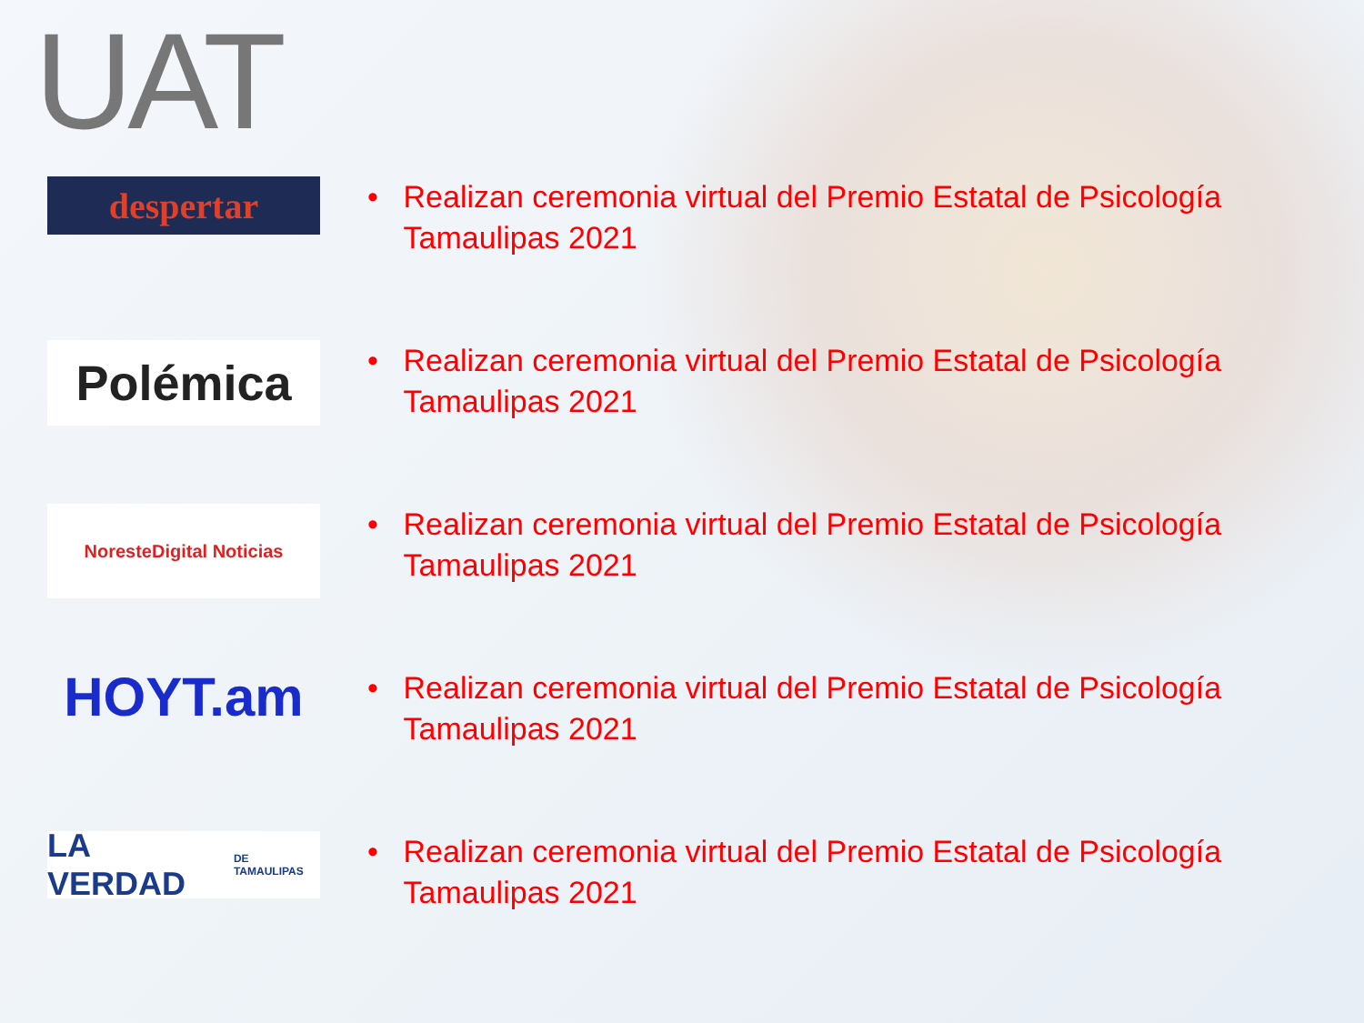UAT
despertar
• Realizan ceremonia virtual del Premio Estatal de Psicología Tamaulipas 2021
Polémica
• Realizan ceremonia virtual del Premio Estatal de Psicología Tamaulipas 2021
NoresteDigital Noticias
• Realizan ceremonia virtual del Premio Estatal de Psicología Tamaulipas 2021
HOYT.am
• Realizan ceremonia virtual del Premio Estatal de Psicología Tamaulipas 2021
LA VERDAD DE TAMAULIPAS
• Realizan ceremonia virtual del Premio Estatal de Psicología Tamaulipas 2021